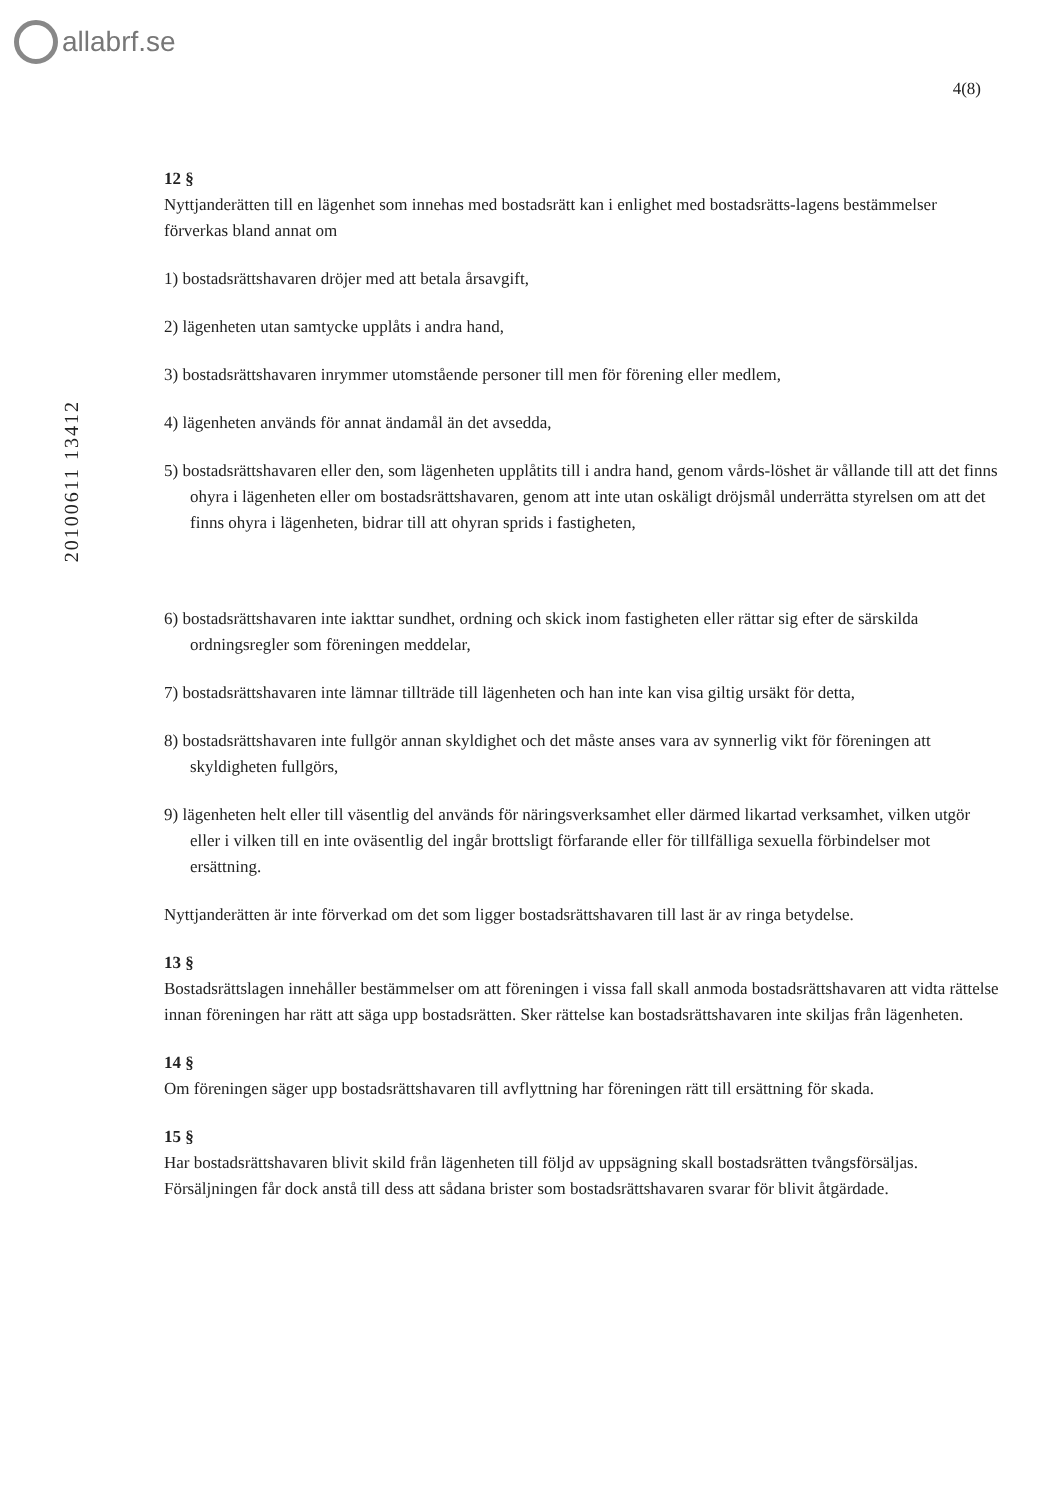allabrf.se
4(8)
20100611 13412
12 §
Nyttjanderätten till en lägenhet som innehas med bostadsrätt kan i enlighet med bostadsrätts-lagens bestämmelser förverkas bland annat om
1) bostadsrättshavaren dröjer med att betala årsavgift,
2) lägenheten utan samtycke upplåts i andra hand,
3) bostadsrättshavaren inrymmer utomstående personer till men för förening eller medlem,
4) lägenheten används för annat ändamål än det avsedda,
5) bostadsrättshavaren eller den, som lägenheten upplåtits till i andra hand, genom vårds-löshet är vållande till att det finns ohyra i lägenheten eller om bostadsrättshavaren, genom att inte utan oskäligt dröjsmål underrätta styrelsen om att det finns ohyra i lägenheten, bidrar till att ohyran sprids i fastigheten,
6) bostadsrättshavaren inte iakttar sundhet, ordning och skick inom fastigheten eller rättar sig efter de särskilda ordningsregler som föreningen meddelar,
7) bostadsrättshavaren inte lämnar tillträde till lägenheten och han inte kan visa giltig ursäkt för detta,
8) bostadsrättshavaren inte fullgör annan skyldighet och det måste anses vara av synnerlig vikt för föreningen att skyldigheten fullgörs,
9) lägenheten helt eller till väsentlig del används för näringsverksamhet eller därmed likartad verksamhet, vilken utgör eller i vilken till en inte oväsentlig del ingår brottsligt förfarande eller för tillfälliga sexuella förbindelser mot ersättning.
Nyttjanderätten är inte förverkad om det som ligger bostadsrättshavaren till last är av ringa betydelse.
13 §
Bostadsrättslagen innehåller bestämmelser om att föreningen i vissa fall skall anmoda bostadsrättshavaren att vidta rättelse innan föreningen har rätt att säga upp bostadsrätten. Sker rättelse kan bostadsrättshavaren inte skiljas från lägenheten.
14 §
Om föreningen säger upp bostadsrättshavaren till avflyttning har föreningen rätt till ersättning för skada.
15 §
Har bostadsrättshavaren blivit skild från lägenheten till följd av uppsägning skall bostadsrätten tvångsförsäljas. Försäljningen får dock anstå till dess att sådana brister som bostadsrättshavaren svarar för blivit åtgärdade.